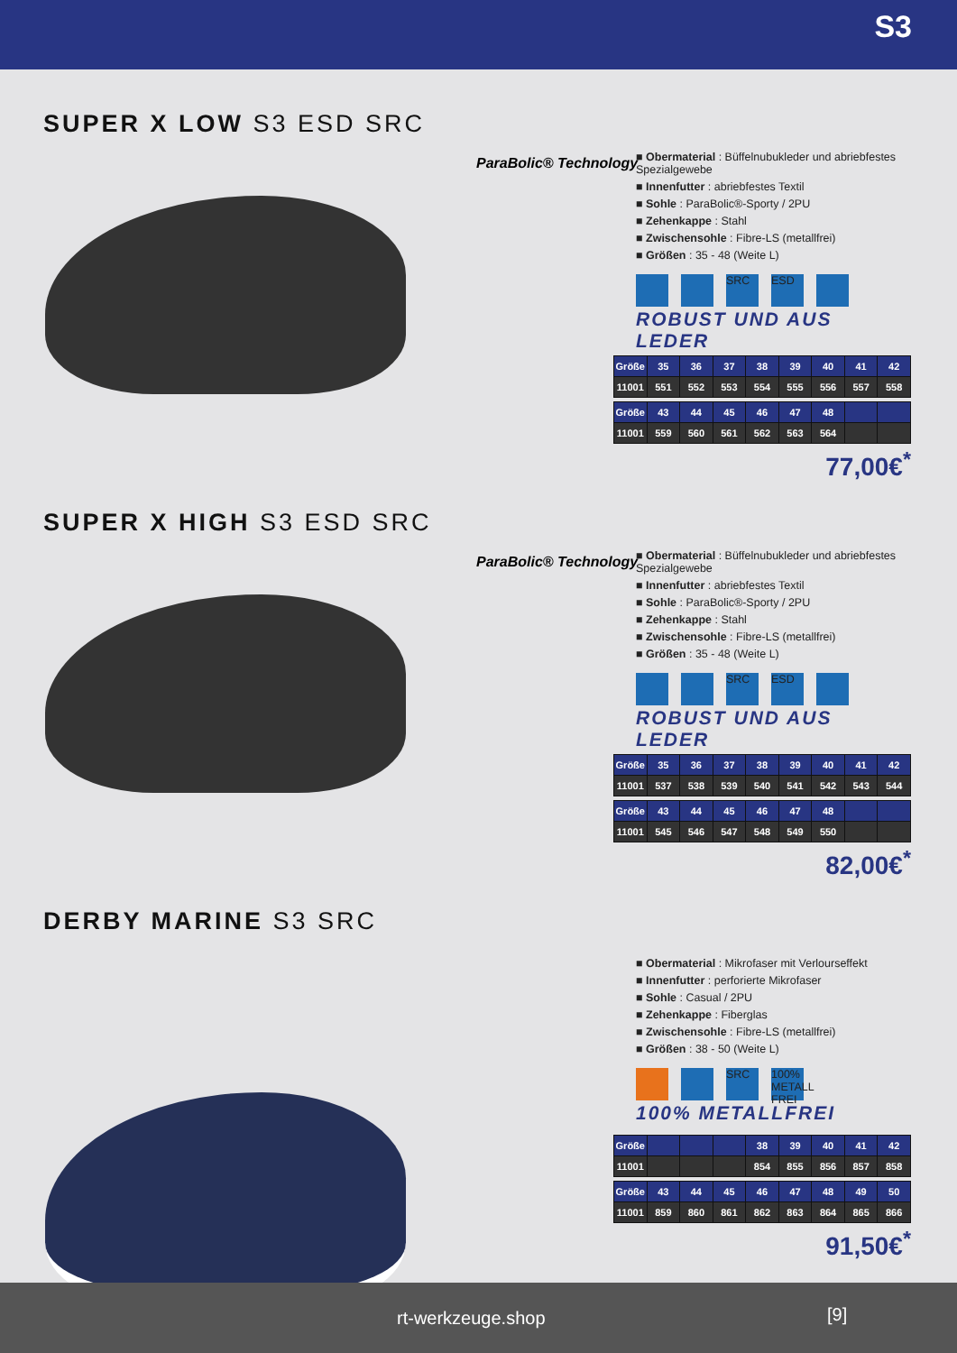S3
SUPER X LOW S3 ESD SRC
ParaBolic® Technology
■ Obermaterial : Büffelnubukleder und abriebfestes Spezialgewebe
■ Innenfutter : abriebfestes Textil
■ Sohle : ParaBolic®-Sporty / 2PU
■ Zehenkappe : Stahl
■ Zwischensohle : Fibre-LS (metallfrei)
■ Größen : 35 - 48 (Weite L)
SRC ESD
ROBUST UND AUS LEDER
| Größe | 35 | 36 | 37 | 38 | 39 | 40 | 41 | 42 |
| 11001 | 551 | 552 | 553 | 554 | 555 | 556 | 557 | 558 |
| Größe | 43 | 44 | 45 | 46 | 47 | 48 | | |
| 11001 | 559 | 560 | 561 | 562 | 563 | 564 | | |
77,00€<sup>*</sup>
SUPER X HIGH S3 ESD SRC
ParaBolic® Technology
■ Obermaterial : Büffelnubukleder und abriebfestes Spezialgewebe
■ Innenfutter : abriebfestes Textil
■ Sohle : ParaBolic®-Sporty / 2PU
■ Zehenkappe : Stahl
■ Zwischensohle : Fibre-LS (metallfrei)
■ Größen : 35 - 48 (Weite L)
SRC ESD
ROBUST UND AUS LEDER
| Größe | 35 | 36 | 37 | 38 | 39 | 40 | 41 | 42 |
| 11001 | 537 | 538 | 539 | 540 | 541 | 542 | 543 | 544 |
| Größe | 43 | 44 | 45 | 46 | 47 | 48 | | |
| 11001 | 545 | 546 | 547 | 548 | 549 | 550 | | |
82,00€<sup>*</sup>
DERBY MARINE S3 SRC
■ Obermaterial : Mikrofaser mit Verlourseffekt
■ Innenfutter : perforierte Mikrofaser
■ Sohle : Casual / 2PU
■ Zehenkappe : Fiberglas
■ Zwischensohle : Fibre-LS (metallfrei)
■ Größen : 38 - 50 (Weite L)
SRC 100% METALL FREI
100% METALLFREI
| Größe | | | | 38 | 39 | 40 | 41 | 42 |
| 11001 | | | | 854 | 855 | 856 | 857 | 858 |
| Größe | 43 | 44 | 45 | 46 | 47 | 48 | 49 | 50 |
| 11001 | 859 | 860 | 861 | 862 | 863 | 864 | 865 | 866 |
91,50€<sup>*</sup>
rt-werkzeuge.shop [9]